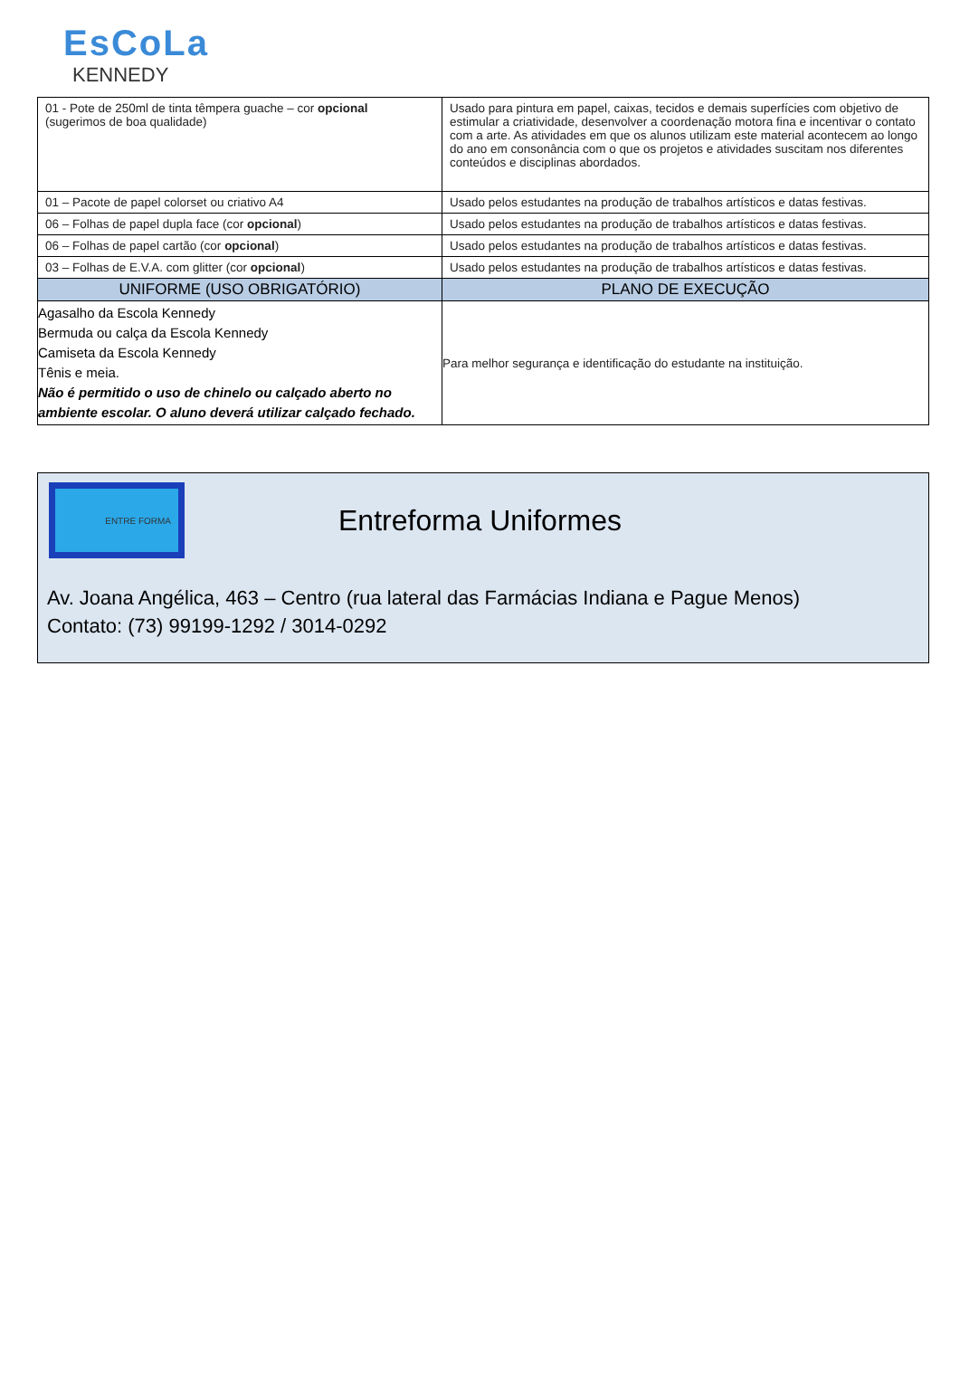EsCoLa
KENNEDY
| 01 - Pote de 250ml de tinta têmpera guache – cor opcional (sugerimos de boa qualidade) | Usado para pintura em papel, caixas, tecidos e demais superfícies com objetivo de estimular a criatividade, desenvolver a coordenação motora fina e incentivar o contato com a arte. As atividades em que os alunos utilizam este material acontecem ao longo do ano em consonância com o que os projetos e atividades suscitam nos diferentes conteúdos e disciplinas abordados. |
| 01 – Pacote de papel colorset ou criativo A4 | Usado pelos estudantes na produção de trabalhos artísticos e datas festivas. |
| 06 – Folhas de papel dupla face (cor opcional ) | Usado pelos estudantes na produção de trabalhos artísticos e datas festivas. |
| 06 – Folhas de papel cartão (cor opcional ) | Usado pelos estudantes na produção de trabalhos artísticos e datas festivas. |
| 03 – Folhas de E.V.A. com glitter (cor opcional ) | Usado pelos estudantes na produção de trabalhos artísticos e datas festivas. |
| UNIFORME (USO OBRIGATÓRIO) | PLANO DE EXECUÇÃO |
| Agasalho da Escola Kennedy Bermuda ou calça da Escola Kennedy Camiseta da Escola Kennedy Tênis e meia. Não é permitido o uso de chinelo ou calçado aberto no ambiente escolar. O aluno deverá utilizar calçado fechado. | Para melhor segurança e identificação do estudante na instituição. |
ENTRE FORMA
Entreforma Uniformes
Av. Joana Angélica, 463 – Centro (rua lateral das Farmácias Indiana e Pague Menos)
Contato: (73) 99199-1292 / 3014-0292